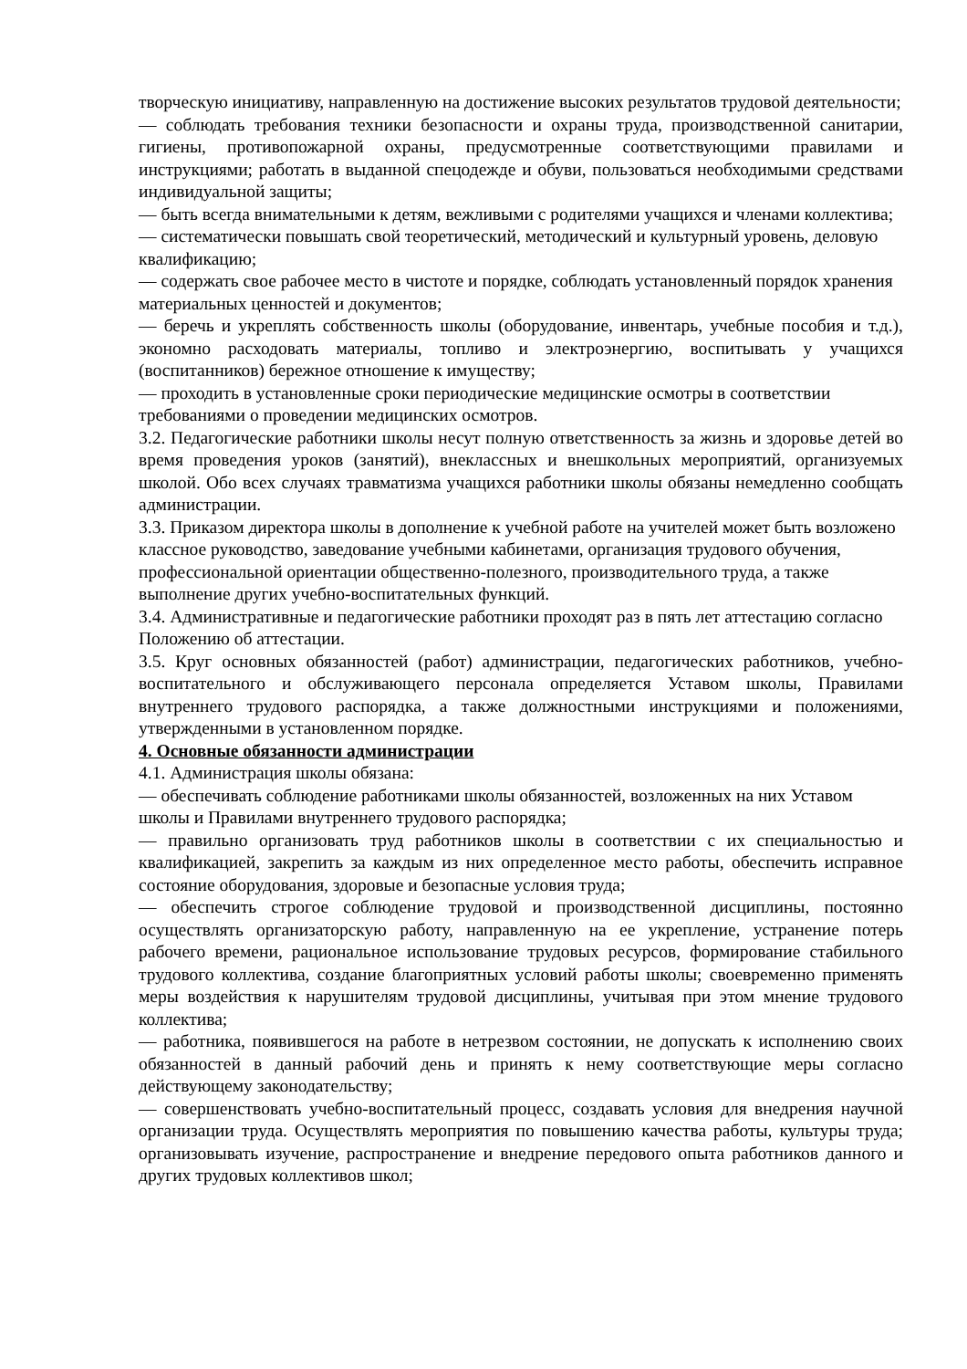творческую инициативу, направленную на достижение высоких результатов трудовой деятельности;
— соблюдать требования техники безопасности и охраны труда, производственной санитарии, гигиены, противопожарной охраны, предусмотренные соответствующими правилами и инструкциями; работать в выданной спецодежде и обуви, пользоваться необходимыми средствами индивидуальной защиты;
— быть всегда внимательными к детям, вежливыми с родителями учащихся и членами коллектива;
— систематически повышать свой теоретический, методический и культурный уровень, деловую квалификацию;
— содержать свое рабочее место в чистоте и порядке, соблюдать установленный порядок хранения материальных ценностей и документов;
— беречь и укреплять собственность школы (оборудование, инвентарь, учебные пособия и т.д.), экономно расходовать материалы, топливо и электроэнергию, воспитывать у учащихся (воспитанников) бережное отношение к имуществу;
— проходить в установленные сроки периодические медицинские осмотры в соответствии требованиями о проведении медицинских осмотров.
3.2. Педагогические работники школы несут полную ответственность за жизнь и здоровье детей во время проведения уроков (занятий), внеклассных и внешкольных мероприятий, организуемых школой. Обо всех случаях травматизма учащихся работники школы обязаны немедленно сообщать администрации.
3.3. Приказом директора школы в дополнение к учебной работе на учителей может быть возложено классное руководство, заведование учебными кабинетами, организация трудового обучения, профессиональной ориентации общественно-полезного, производительного труда, а также выполнение других учебно-воспитательных функций.
3.4. Административные и педагогические работники проходят раз в пять лет аттестацию согласно Положению об аттестации.
3.5. Круг основных обязанностей (работ) администрации, педагогических работников, учебно-воспитательного и обслуживающего персонала определяется Уставом школы, Правилами внутреннего трудового распорядка, а также должностными инструкциями и положениями, утвержденными в установленном порядке.
4. Основные обязанности администрации
4.1. Администрация школы обязана:
— обеспечивать соблюдение работниками школы обязанностей, возложенных на них Уставом школы и Правилами внутреннего трудового распорядка;
— правильно организовать труд работников школы в соответствии с их специальностью и квалификацией, закрепить за каждым из них определенное место работы, обеспечить исправное состояние оборудования, здоровые и безопасные условия труда;
— обеспечить строгое соблюдение трудовой и производственной дисциплины, постоянно осуществлять организаторскую работу, направленную на ее укрепление, устранение потерь рабочего времени, рациональное использование трудовых ресурсов, формирование стабильного трудового коллектива, создание благоприятных условий работы школы; своевременно применять меры воздействия к нарушителям трудовой дисциплины, учитывая при этом мнение трудового коллектива;
— работника, появившегося на работе в нетрезвом состоянии, не допускать к исполнению своих обязанностей в данный рабочий день и принять к нему соответствующие меры согласно действующему законодательству;
— совершенствовать учебно-воспитательный процесс, создавать условия для внедрения научной организации труда. Осуществлять мероприятия по повышению качества работы, культуры труда; организовывать изучение, распространение и внедрение передового опыта работников данного и других трудовых коллективов школ;